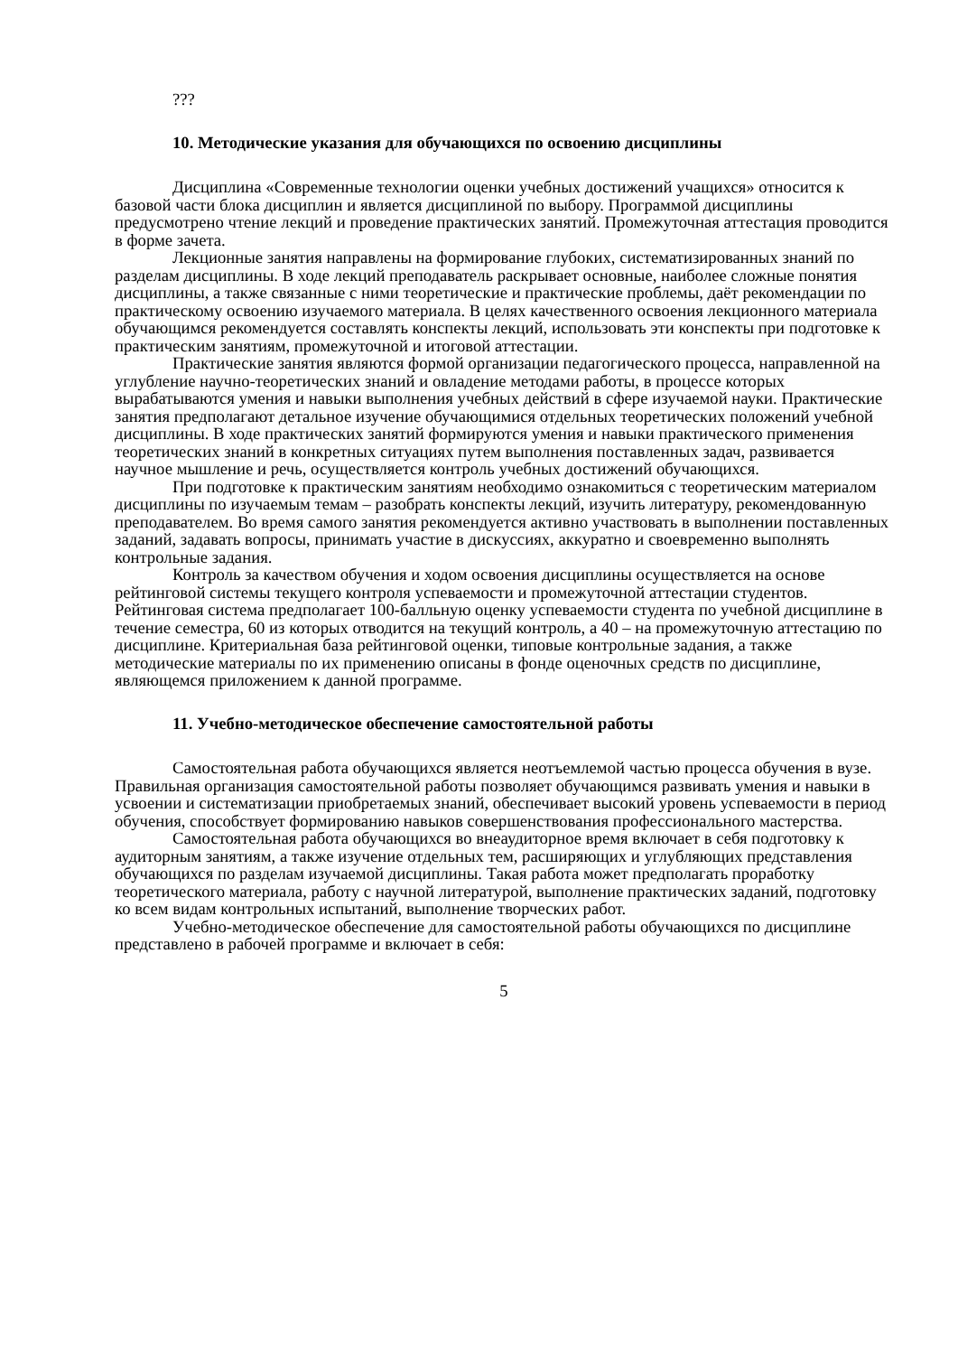???
10. Методические указания для обучающихся по освоению дисциплины
Дисциплина «Современные технологии оценки учебных достижений учащихся» относится к базовой части блока дисциплин и является дисциплиной по выбору. Программой дисциплины предусмотрено чтение лекций и проведение практических занятий. Промежуточная аттестация проводится в форме зачета.
Лекционные занятия направлены на формирование глубоких, систематизированных знаний по разделам дисциплины. В ходе лекций преподаватель раскрывает основные, наиболее сложные понятия дисциплины, а также связанные с ними теоретические и практические проблемы, даёт рекомендации по практическому освоению изучаемого материала. В целях качественного освоения лекционного материала обучающимся рекомендуется составлять конспекты лекций, использовать эти конспекты при подготовке к практическим занятиям, промежуточной и итоговой аттестации.
Практические занятия являются формой организации педагогического процесса, направленной на углубление научно-теоретических знаний и овладение методами работы, в процессе которых вырабатываются умения и навыки выполнения учебных действий в сфере изучаемой науки. Практические занятия предполагают детальное изучение обучающимися отдельных теоретических положений учебной дисциплины. В ходе практических занятий формируются умения и навыки практического применения теоретических знаний в конкретных ситуациях путем выполнения поставленных задач, развивается научное мышление и речь, осуществляется контроль учебных достижений обучающихся.
При подготовке к практическим занятиям необходимо ознакомиться с теоретическим материалом дисциплины по изучаемым темам – разобрать конспекты лекций, изучить литературу, рекомендованную преподавателем. Во время самого занятия рекомендуется активно участвовать в выполнении поставленных заданий, задавать вопросы, принимать участие в дискуссиях, аккуратно и своевременно выполнять контрольные задания.
Контроль за качеством обучения и ходом освоения дисциплины осуществляется на основе рейтинговой системы текущего контроля успеваемости и промежуточной аттестации студентов. Рейтинговая система предполагает 100-балльную оценку успеваемости студента по учебной дисциплине в течение семестра, 60 из которых отводится на текущий контроль, а 40 – на промежуточную аттестацию по дисциплине. Критериальная база рейтинговой оценки, типовые контрольные задания, а также методические материалы по их применению описаны в фонде оценочных средств по дисциплине, являющемся приложением к данной программе.
11. Учебно-методическое обеспечение самостоятельной работы
Самостоятельная работа обучающихся является неотъемлемой частью процесса обучения в вузе. Правильная организация самостоятельной работы позволяет обучающимся развивать умения и навыки в усвоении и систематизации приобретаемых знаний, обеспечивает высокий уровень успеваемости в период обучения, способствует формированию навыков совершенствования профессионального мастерства.
Самостоятельная работа обучающихся во внеаудиторное время включает в себя подготовку к аудиторным занятиям, а также изучение отдельных тем, расширяющих и углубляющих представления обучающихся по разделам изучаемой дисциплины. Такая работа может предполагать проработку теоретического материала, работу с научной литературой, выполнение практических заданий, подготовку ко всем видам контрольных испытаний, выполнение творческих работ.
Учебно-методическое обеспечение для самостоятельной работы обучающихся по дисциплине представлено в рабочей программе и включает в себя:
5